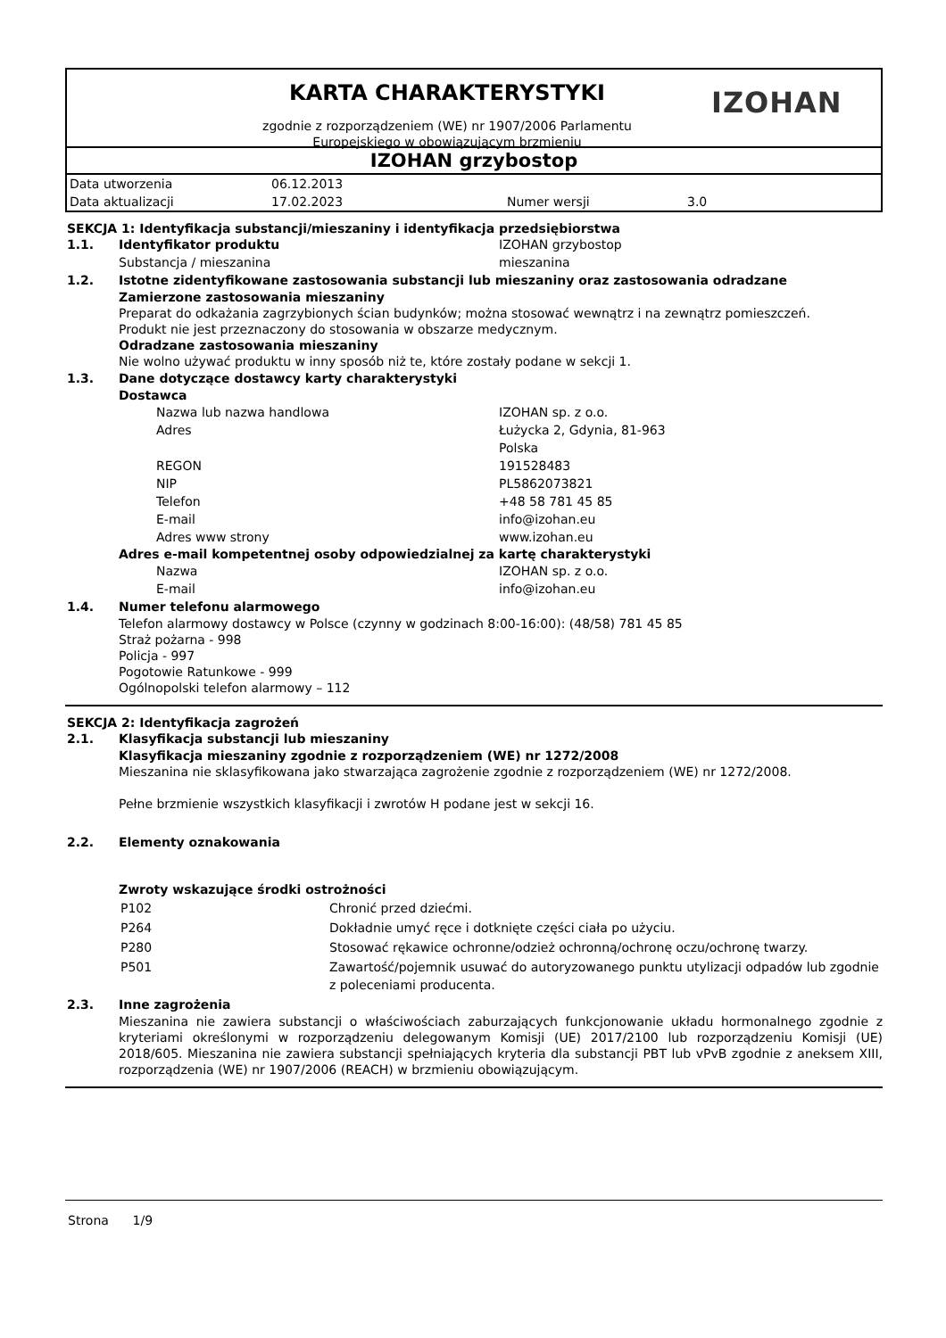KARTA CHARAKTERYSTYKI
zgodnie z rozporządzeniem (WE) nr 1907/2006 Parlamentu
Europejskiego w obowiązującym brzmieniu
IZOHAN
IZOHAN grzybostop
| Data utworzenia | 06.12.2013 | | |
| Data aktualizacji | 17.02.2023 | Numer wersji | 3.0 |
SEKCJA 1: Identyfikacja substancji/mieszaniny i identyfikacja przedsiębiorstwa
1.1. Identyfikator produktu IZOHAN grzybostop
Substancja / mieszanina mieszanina
1.2. Istotne zidentyfikowane zastosowania substancji lub mieszaniny oraz zastosowania odradzane
Zamierzone zastosowania mieszaniny
Preparat do odkażania zagrzybionych ścian budynków; można stosować wewnątrz i na zewnątrz pomieszczeń.
Produkt nie jest przeznaczony do stosowania w obszarze medycznym.
Odradzane zastosowania mieszaniny
Nie wolno używać produktu w inny sposób niż te, które zostały podane w sekcji 1.
1.3. Dane dotyczące dostawcy karty charakterystyki
Dostawca
Nazwa lub nazwa handlowa IZOHAN sp. z o.o.
Adres Łużycka 2, Gdynia, 81-963
Polska
REGON 191528483
NIP PL5862073821
Telefon +48 58 781 45 85
E-mail info@izohan.eu
Adres www strony www.izohan.eu
Adres e-mail kompetentnej osoby odpowiedzialnej za kartę charakterystyki
Nazwa IZOHAN sp. z o.o.
E-mail info@izohan.eu
1.4. Numer telefonu alarmowego
Telefon alarmowy dostawcy w Polsce (czynny w godzinach 8:00-16:00): (48/58) 781 45 85
Straż pożarna - 998
Policja - 997
Pogotowie Ratunkowe - 999
Ogólnopolski telefon alarmowy – 112
SEKCJA 2: Identyfikacja zagrożeń
2.1. Klasyfikacja substancji lub mieszaniny
Klasyfikacja mieszaniny zgodnie z rozporządzeniem (WE) nr 1272/2008
Mieszanina nie sklasyfikowana jako stwarzająca zagrożenie zgodnie z rozporządzeniem (WE) nr 1272/2008.
Pełne brzmienie wszystkich klasyfikacji i zwrotów H podane jest w sekcji 16.
2.2. Elementy oznakowania
Zwroty wskazujące środki ostrożności
| P102 | Chronić przed dziećmi. |
| P264 | Dokładnie umyć ręce i dotknięte części ciała po użyciu. |
| P280 | Stosować rękawice ochronne/odzież ochronną/ochronę oczu/ochronę twarzy. |
| P501 | Zawartość/pojemnik usuwać do autoryzowanego punktu utylizacji odpadów lub zgodnie z poleceniami producenta. |
2.3. Inne zagrożenia
Mieszanina nie zawiera substancji o właściwościach zaburzających funkcjonowanie układu hormonalnego zgodnie z kryteriami określonymi w rozporządzeniu delegowanym Komisji (UE) 2017/2100 lub rozporządzeniu Komisji (UE) 2018/605. Mieszanina nie zawiera substancji spełniających kryteria dla substancji PBT lub vPvB zgodnie z aneksem XIII, rozporządzenia (WE) nr 1907/2006 (REACH) w brzmieniu obowiązującym.
Strona 1/9